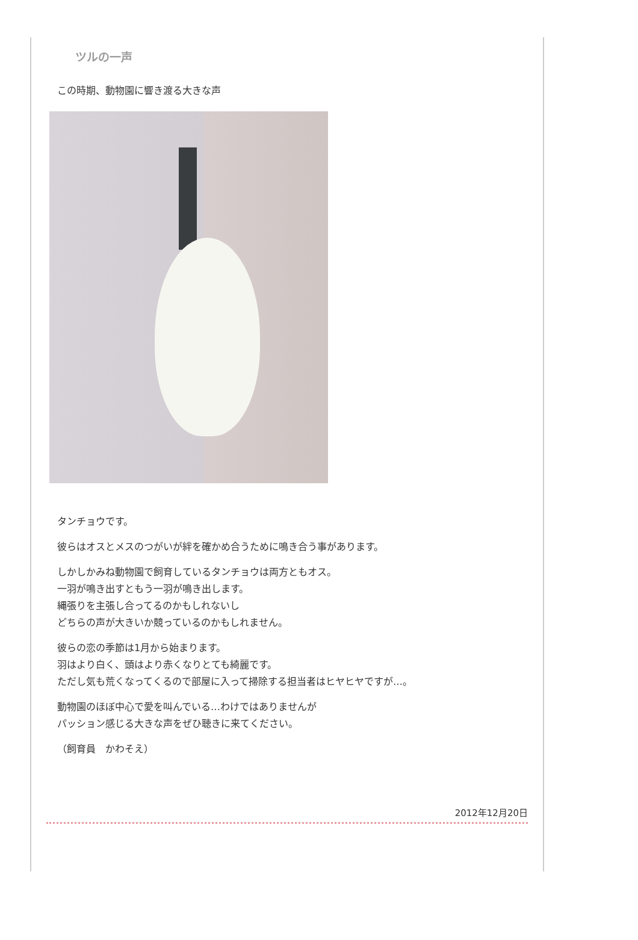ツルの一声
この時期、動物園に響き渡る大きな声
タンチョウです。
彼らはオスとメスのつがいが絆を確かめ合うために鳴き合う事があります。
しかしかみね動物園で飼育しているタンチョウは両方ともオス。
一羽が鳴き出すともう一羽が鳴き出します。
縄張りを主張し合ってるのかもしれないし
どちらの声が大きいか競っているのかもしれません。
彼らの恋の季節は1月から始まります。
羽はより白く、頭はより赤くなりとても綺麗です。
ただし気も荒くなってくるので部屋に入って掃除する担当者はヒヤヒヤですが…。
動物園のほぼ中心で愛を叫んでいる…わけではありませんが
パッション感じる大きな声をぜひ聴きに来てください。
（飼育員　かわそえ）
2012年12月20日